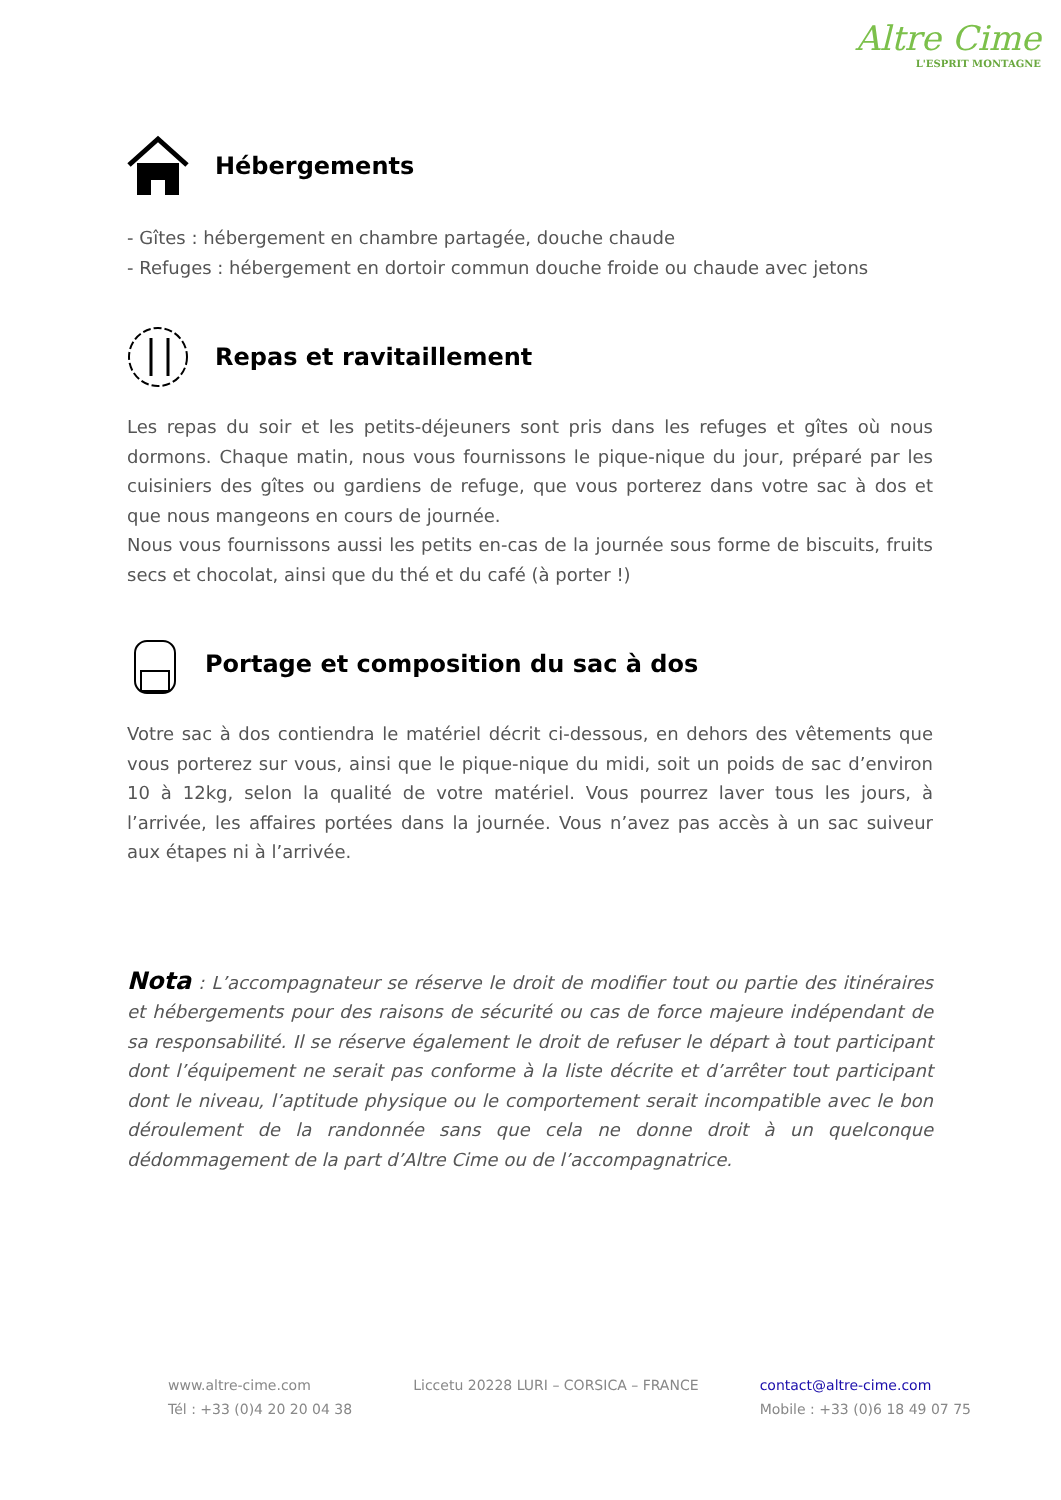Altre Cime
L'ESPRIT MONTAGNE
Hébergements
- Gîtes : hébergement en chambre partagée, douche chaude
- Refuges : hébergement en dortoir commun douche froide ou chaude avec jetons
Repas et ravitaillement
Les repas du soir et les petits-déjeuners sont pris dans les refuges et gîtes où nous dormons. Chaque matin, nous vous fournissons le pique-nique du jour, préparé par les cuisiniers des gîtes ou gardiens de refuge, que vous porterez dans votre sac à dos et que nous mangeons en cours de journée.
Nous vous fournissons aussi les petits en-cas de la journée sous forme de biscuits, fruits secs et chocolat, ainsi que du thé et du café (à porter !)
Portage et composition du sac à dos
Votre sac à dos contiendra le matériel décrit ci-dessous, en dehors des vêtements que vous porterez sur vous, ainsi que le pique-nique du midi, soit un poids de sac d’environ 10 à 12kg, selon la qualité de votre matériel. Vous pourrez laver tous les jours, à l’arrivée, les affaires portées dans la journée. Vous n’avez pas accès à un sac suiveur aux étapes ni à l’arrivée.
Nota : L’accompagnateur se réserve le droit de modifier tout ou partie des itinéraires et hébergements pour des raisons de sécurité ou cas de force majeure indépendant de sa responsabilité. Il se réserve également le droit de refuser le départ à tout participant dont l’équipement ne serait pas conforme à la liste décrite et d’arrêter tout participant dont le niveau, l’aptitude physique ou le comportement serait incompatible avec le bon déroulement de la randonnée sans que cela ne donne droit à un quelconque dédommagement de la part d’Altre Cime ou de l’accompagnatrice.
www.altre-cime.com
Tél : +33 (0)4 20 20 04 38
Liccetu 20228 LURI – CORSICA – FRANCE
contact@altre-cime.com
Mobile : +33 (0)6 18 49 07 75